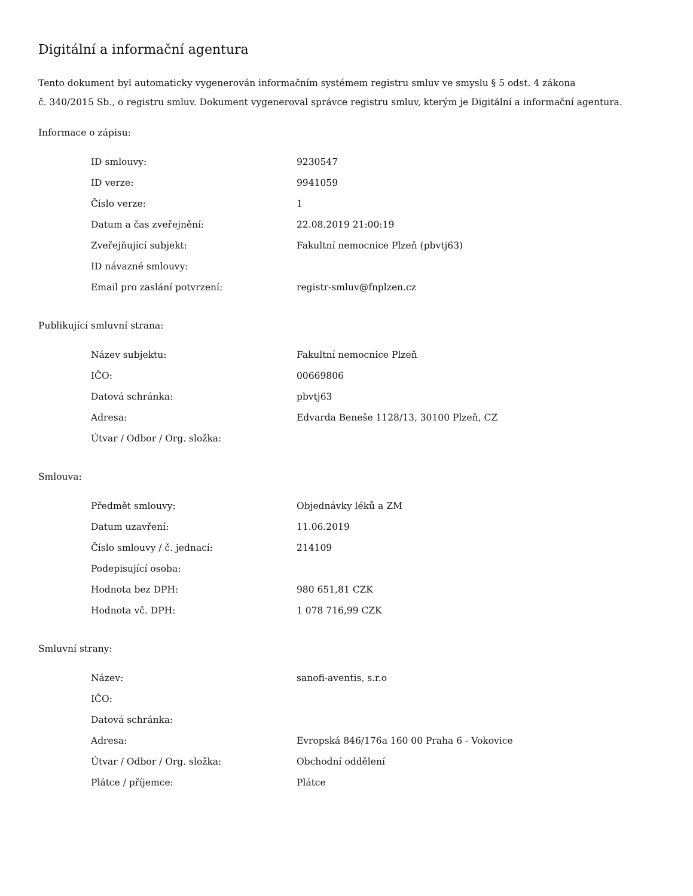Digitální a informační agentura
Tento dokument byl automaticky vygenerován informačním systémem registru smluv ve smyslu § 5 odst. 4 zákona
č. 340/2015 Sb., o registru smluv. Dokument vygeneroval správce registru smluv, kterým je Digitální a informační agentura.
Informace o zápisu:
| ID smlouvy: | 9230547 |
| ID verze: | 9941059 |
| Číslo verze: | 1 |
| Datum a čas zveřejnění: | 22.08.2019 21:00:19 |
| Zveřejňující subjekt: | Fakultní nemocnice Plzeň (pbvtj63) |
| ID návazné smlouvy: | |
| Email pro zaslání potvrzení: | registr-smluv@fnplzen.cz |
Publikující smluvní strana:
| Název subjektu: | Fakultní nemocnice Plzeň |
| IČO: | 00669806 |
| Datová schránka: | pbvtj63 |
| Adresa: | Edvarda Beneše 1128/13, 30100 Plzeň, CZ |
| Útvar / Odbor / Org. složka: | |
Smlouva:
| Předmět smlouvy: | Objednávky léků a ZM |
| Datum uzavření: | 11.06.2019 |
| Číslo smlouvy / č. jednací: | 214109 |
| Podepisující osoba: | |
| Hodnota bez DPH: | 980 651,81 CZK |
| Hodnota vč. DPH: | 1 078 716,99 CZK |
Smluvní strany:
| Název: | sanofi-aventis, s.r.o |
| IČO: | |
| Datová schránka: | |
| Adresa: | Evropská 846/176a 160 00 Praha 6 - Vokovice |
| Útvar / Odbor / Org. složka: | Obchodní oddělení |
| Plátce / příjemce: | Plátce |